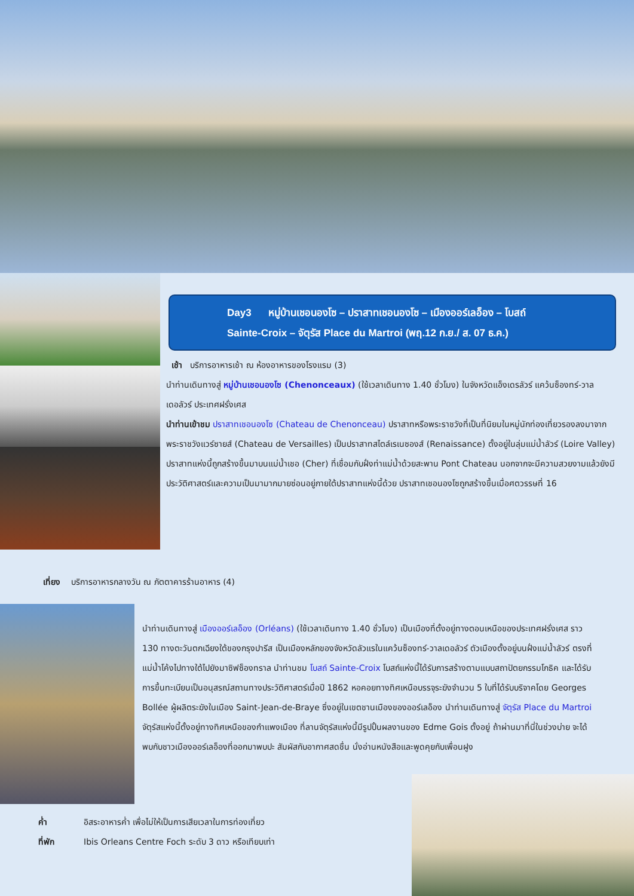Day3 หมู่บ้านเชอนองโซ – ปราสาทเชอนองโซ – เมืองออร์เลอ็อง – โบสถ์
Sainte-Croix – จัตุรัส Place du Martroi (พฤ.12 ก.ย./ ส. 07 ธ.ค.)
เช้า บริการอาหารเช้า ณ ห้องอาหารของโรงแรม (3)
นำท่านเดินทางสู่ หมู่บ้านเชอนองโซ (Chenonceaux) (ใช้เวลาเดินทาง 1.40 ชั่วโมง) ในจังหวัดแอ็งเดรลัวร์ แคว้นซ็องทร์-วาลเดอลัวร์ ประเทศฝรั่งเศส
นำท่านเข้าชม ปราสาทเชอนองโซ (Chateau de Chenonceau) ปราสาทหรือพระราชวังที่เป็นที่นิยมในหมู่นักท่องเที่ยวรองลงมาจากพระราชวังแวร์ซายส์ (Chateau de Versailles) เป็นปราสาทสไตล์เรเนซองส์ (Renaissance) ตั้งอยู่ในลุ่มแม่น้ำลัวร์ (Loire Valley) ปราสาทแห่งนี้ถูกสร้างขึ้นมาบนแม่น้ำเชอ (Cher) ที่เชื่อมกับฝั่งท่าแม่น้ำด้วยสะพาน Pont Chateau นอกจากจะมีความสวยงามแล้วยังมีประวัติศาสตร์และความเป็นมามากมายซ่อนอยู่ภายใต้ปราสาทแห่งนี้ด้วย ปราสาทเชอนองโซถูกสร้างขึ้นเมื่อศตวรรษที่ 16
เที่ยง บริการอาหารกลางวัน ณ ภัตตาคารร้านอาหาร (4)
นำท่านเดินทางสู่ เมืองออร์เลอ็อง (Orléans) (ใช้เวลาเดินทาง 1.40 ชั่วโมง) เป็นเมืองที่ตั้งอยู่ทางตอนเหนือของประเทศฝรั่งเศส ราว 130 ทางตะวันตกเฉียงใต้ของกรุงปารีส เป็นเมืองหลักของจังหวัดลัวแรในแคว้นซ็องทร์-วาลเดอลัวร์ ตัวเมืองตั้งอยู่บนฝั่งแม่น้ำลัวร์ ตรงที่แม่น้ำโค้งไปทางใต้ไปยังมาซิฟซ็องทราล นำท่านชม โบสถ์ Sainte-Croix โบสถ์แห่งนี้ได้รับการสร้างตามแบบสถาปัตยกรรมโกธิค และได้รับการขึ้นทะเบียนเป็นอนุสรณ์สถานทางประวัติศาสตร์เมื่อปี 1862 หอคอยทางทิศเหนือบรรจุระฆังจำนวน 5 ใบที่ได้รับบริจาคโดย Georges Bollée ผู้ผลิตระฆังในเมือง Saint-Jean-de-Braye ซึ่งอยู่ในเขตชานเมืองของออร์เลอ็อง นำท่านเดินทางสู่ จัตุรัส Place du Martroi จัตุรัสแห่งนี้ตั้งอยู่ทางทิศเหนือของกำแพงเมือง ที่ลานจัตุรัสแห่งนี้มีรูปปั้นผลงานของ Edme Gois ตั้งอยู่ ถ้าผ่านมาที่นี่ในช่วงบ่าย จะได้พบกับชาวเมืองออร์เลอ็องที่ออกมาพบปะ สัมผัสกับอากาศสดชื่น นั่งอ่านหนังสือและพูดคุยกับเพื่อนฝูง
ค่ำ อิสระอาหารค่ำ เพื่อไม่ให้เป็นการเสียเวลาในการท่องเที่ยว
ที่พัก Ibis Orleans Centre Foch ระดับ 3 ดาว หรือเทียบเท่า